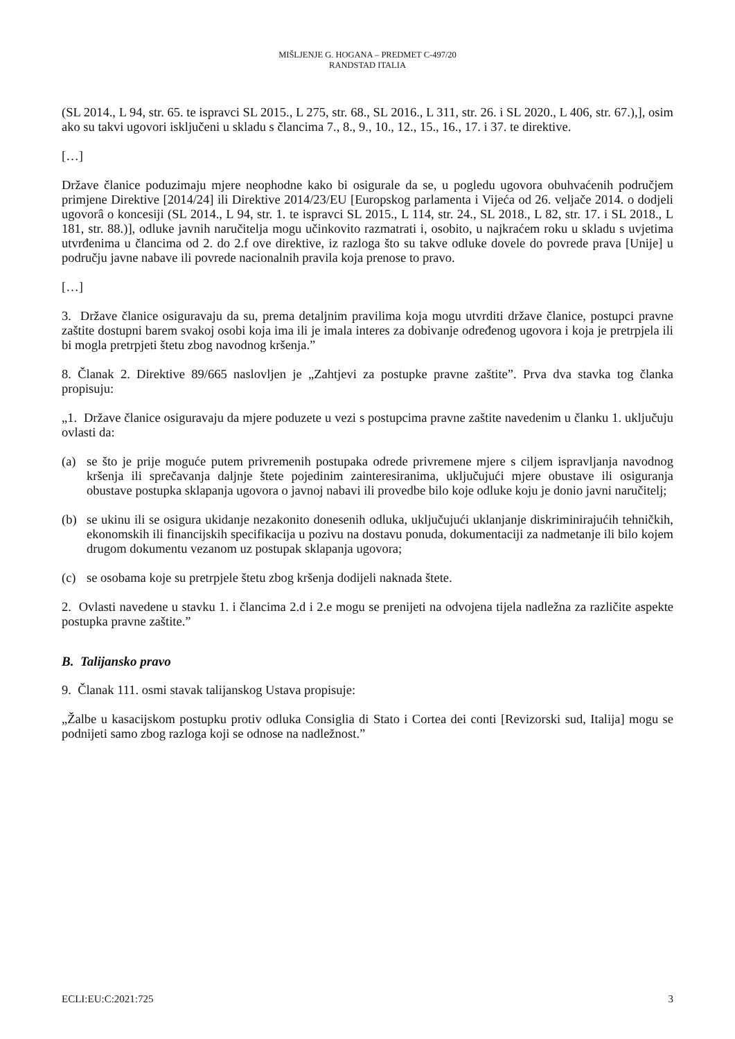MIŠLJENJE G. HOGANA – PREDMET C-497/20
RANDSTAD ITALIA
(SL 2014., L 94, str. 65. te ispravci SL 2015., L 275, str. 68., SL 2016., L 311, str. 26. i SL 2020., L 406, str. 67.),], osim ako su takvi ugovori isključeni u skladu s člancima 7., 8., 9., 10., 12., 15., 16., 17. i 37. te direktive.
[…]
Države članice poduzimaju mjere neophodne kako bi osigurale da se, u pogledu ugovora obuhvaćenih područjem primjene Direktive [2014/24] ili Direktive 2014/23/EU [Europskog parlamenta i Vijeća od 26. veljače 2014. o dodjeli ugovorâ o koncesiji (SL 2014., L 94, str. 1. te ispravci SL 2015., L 114, str. 24., SL 2018., L 82, str. 17. i SL 2018., L 181, str. 88.)], odluke javnih naručitelja mogu učinkovito razmatrati i, osobito, u najkraćem roku u skladu s uvjetima utvrđenima u člancima od 2. do 2.f ove direktive, iz razloga što su takve odluke dovele do povrede prava [Unije] u području javne nabave ili povrede nacionalnih pravila koja prenose to pravo.
[…]
3. Države članice osiguravaju da su, prema detaljnim pravilima koja mogu utvrditi države članice, postupci pravne zaštite dostupni barem svakoj osobi koja ima ili je imala interes za dobivanje određenog ugovora i koja je pretrpjela ili bi mogla pretrpjeti štetu zbog navodnog kršenja.”
8. Članak 2. Direktive 89/665 naslovljen je „Zahtjevi za postupke pravne zaštite”. Prva dva stavka tog članka propisuju:
„1. Države članice osiguravaju da mjere poduzete u vezi s postupcima pravne zaštite navedenim u članku 1. uključuju ovlasti da:
(a) se što je prije moguće putem privremenih postupaka odrede privremene mjere s ciljem ispravljanja navodnog kršenja ili sprečavanja daljnje štete pojedinim zainteresiranima, uključujući mjere obustave ili osiguranja obustave postupka sklapanja ugovora o javnoj nabavi ili provedbe bilo koje odluke koju je donio javni naručitelj;
(b) se ukinu ili se osigura ukidanje nezakonito donesenih odluka, uključujući uklanjanje diskriminirajućih tehničkih, ekonomskih ili financijskih specifikacija u pozivu na dostavu ponuda, dokumentaciji za nadmetanje ili bilo kojem drugom dokumentu vezanom uz postupak sklapanja ugovora;
(c) se osobama koje su pretrpjele štetu zbog kršenja dodijeli naknada štete.
2. Ovlasti navedene u stavku 1. i člancima 2.d i 2.e mogu se prenijeti na odvojena tijela nadležna za različite aspekte postupka pravne zaštite.”
B. Talijansko pravo
9. Članak 111. osmi stavak talijanskog Ustava propisuje:
„Žalbe u kasacijskom postupku protiv odluka Consiglia di Stato i Cortea dei conti [Revizorski sud, Italija] mogu se podnijeti samo zbog razloga koji se odnose na nadležnost.”
ECLI:EU:C:2021:725 3